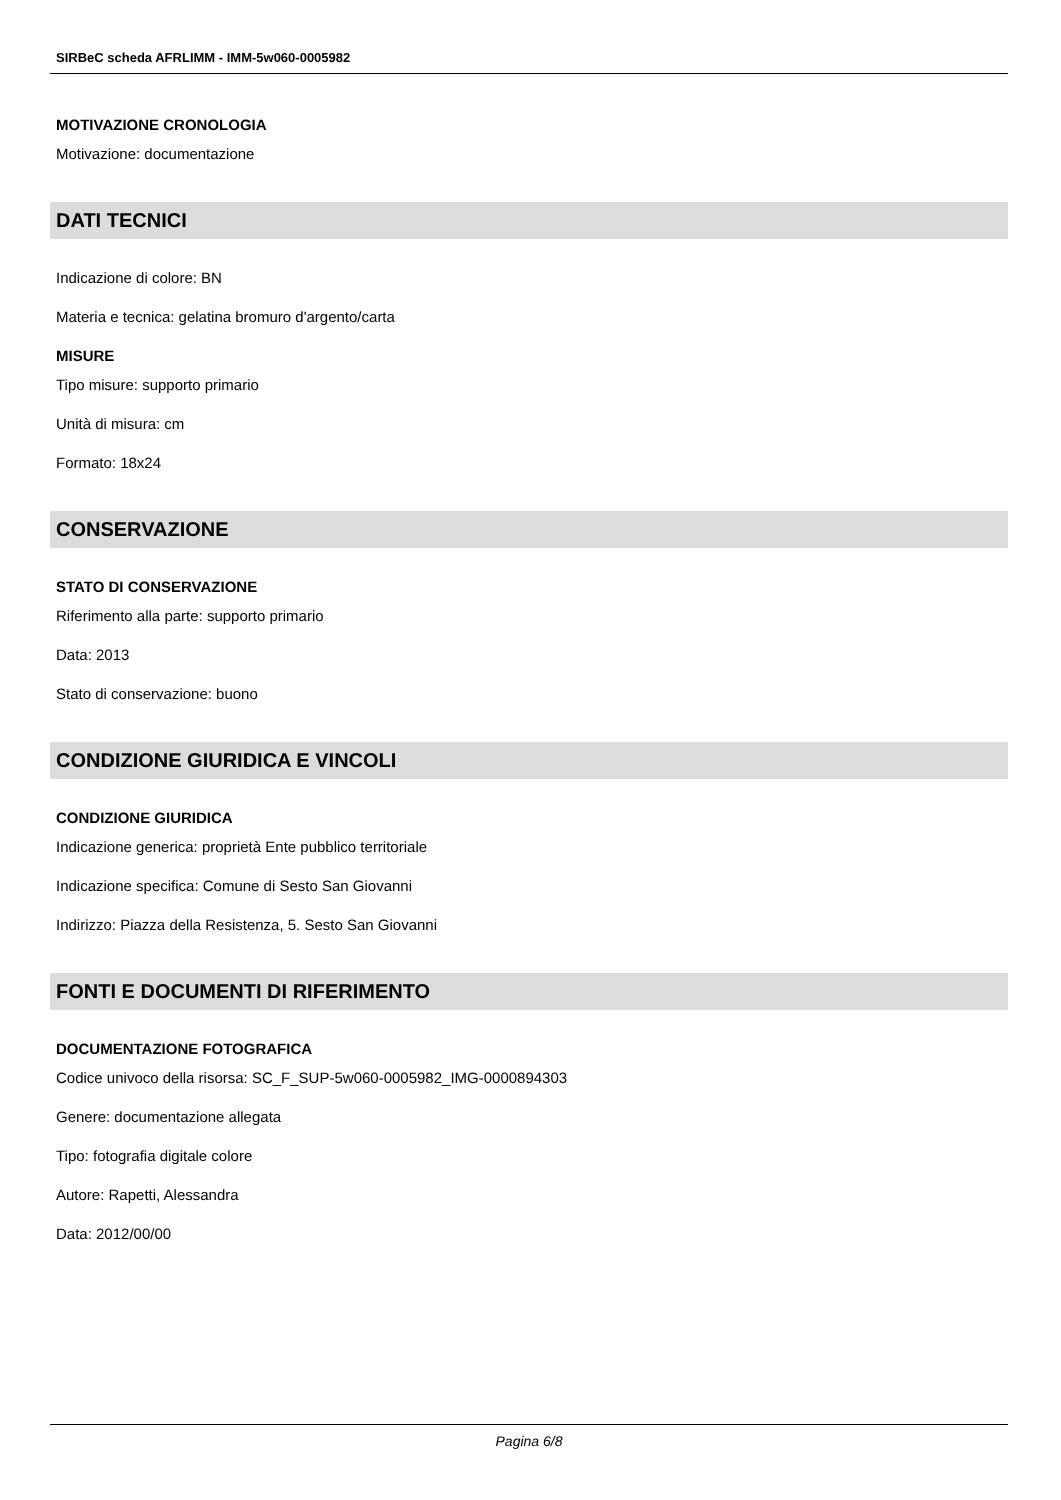SIRBeC scheda AFRLIMM - IMM-5w060-0005982
MOTIVAZIONE CRONOLOGIA
Motivazione: documentazione
DATI TECNICI
Indicazione di colore: BN
Materia e tecnica: gelatina bromuro d'argento/carta
MISURE
Tipo misure: supporto primario
Unità di misura: cm
Formato: 18x24
CONSERVAZIONE
STATO DI CONSERVAZIONE
Riferimento alla parte: supporto primario
Data: 2013
Stato di conservazione: buono
CONDIZIONE GIURIDICA E VINCOLI
CONDIZIONE GIURIDICA
Indicazione generica: proprietà Ente pubblico territoriale
Indicazione specifica: Comune di Sesto San Giovanni
Indirizzo: Piazza della Resistenza, 5. Sesto San Giovanni
FONTI E DOCUMENTI DI RIFERIMENTO
DOCUMENTAZIONE FOTOGRAFICA
Codice univoco della risorsa: SC_F_SUP-5w060-0005982_IMG-0000894303
Genere: documentazione allegata
Tipo: fotografia digitale colore
Autore: Rapetti, Alessandra
Data: 2012/00/00
Pagina 6/8